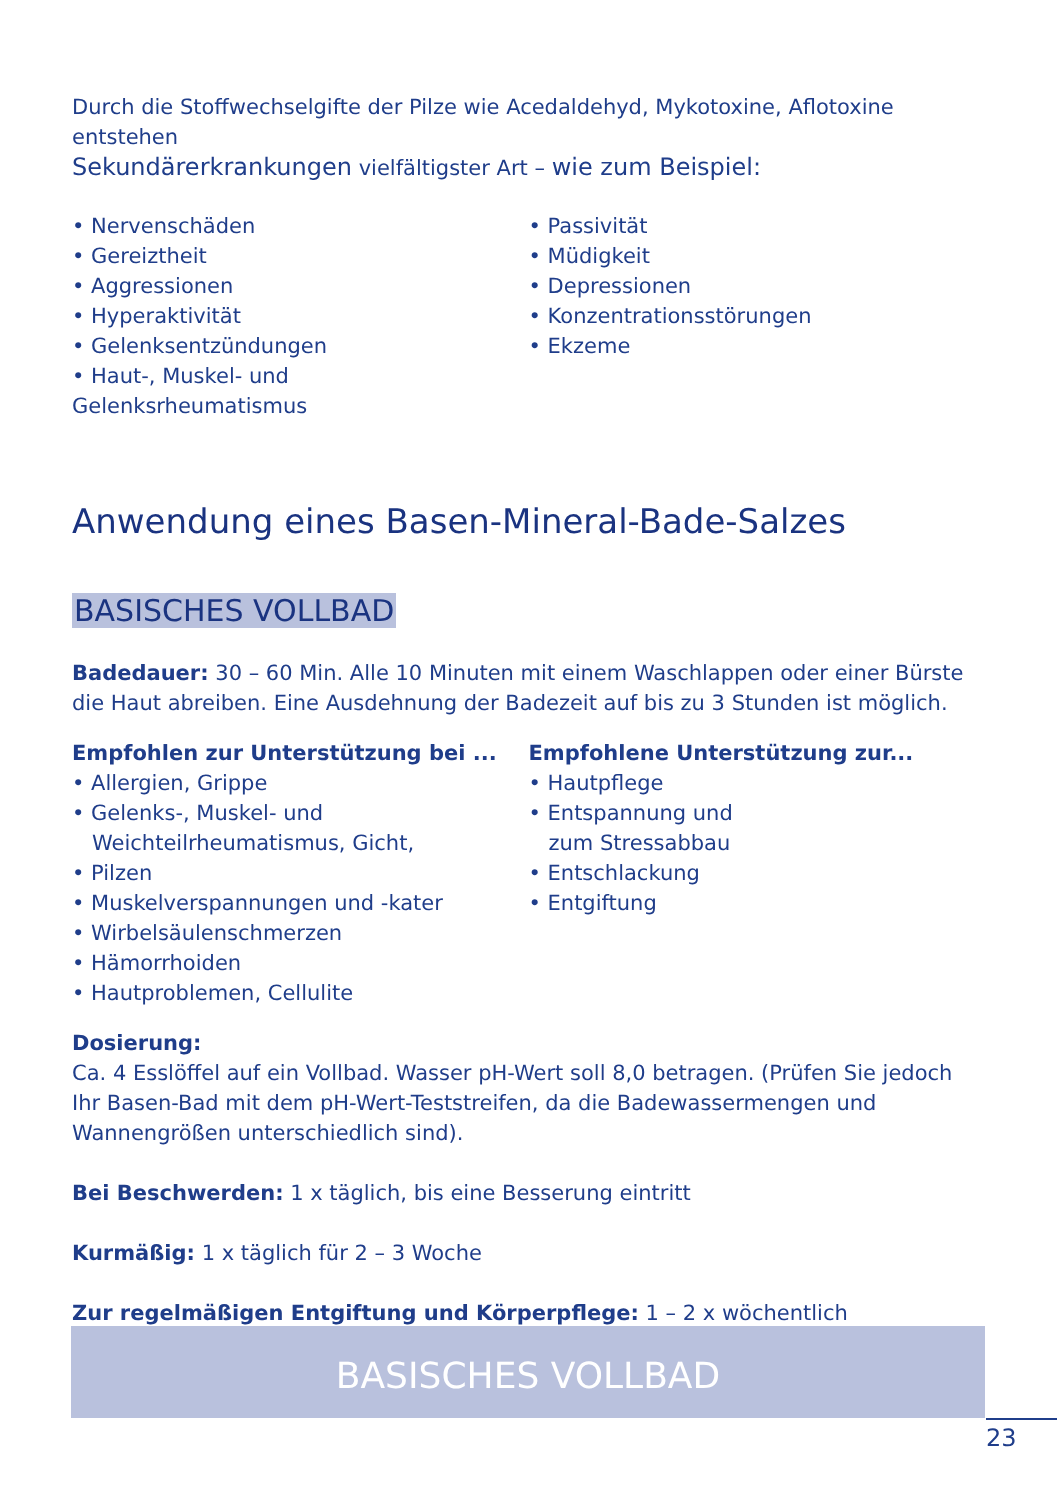Durch die Stoffwechselgifte der Pilze wie Acedaldehyd, Mykotoxine, Aflotoxine entstehen
Sekundärerkrankungen vielfältigster Art – wie zum Beispiel:
• Nervenschäden
• Gereiztheit
• Aggressionen
• Hyperaktivität
• Gelenksentzündungen
• Haut-, Muskel- und Gelenksrheumatismus
• Passivität
• Müdigkeit
• Depressionen
• Konzentrationsstörungen
• Ekzeme
Anwendung eines Basen-Mineral-Bade-Salzes
BASISCHES VOLLBAD
Badedauer: 30 – 60 Min. Alle 10 Minuten mit einem Waschlappen oder einer Bürste die Haut abreiben. Eine Ausdehnung der Badezeit auf bis zu 3 Stunden ist möglich.
Empfohlen zur Unterstützung bei ...
• Allergien, Grippe
• Gelenks-, Muskel- und
Weichteilrheumatismus, Gicht,
• Pilzen
• Muskelverspannungen und -kater
• Wirbelsäulenschmerzen
• Hämorrhoiden
• Hautproblemen, Cellulite
Empfohlene Unterstützung zur...
• Hautpflege
• Entspannung und
zum Stressabbau
• Entschlackung
• Entgiftung
Dosierung:
Ca. 4 Esslöffel auf ein Vollbad. Wasser pH-Wert soll 8,0 betragen. (Prüfen Sie jedoch Ihr Basen-Bad mit dem pH-Wert-Teststreifen, da die Badewassermengen und Wannengrößen unterschiedlich sind).
Bei Beschwerden: 1 x täglich, bis eine Besserung eintritt
Kurmäßig: 1 x täglich für 2 – 3 Woche
Zur regelmäßigen Entgiftung und Körperpflege: 1 – 2 x wöchentlich
BASISCHES VOLLBAD
23